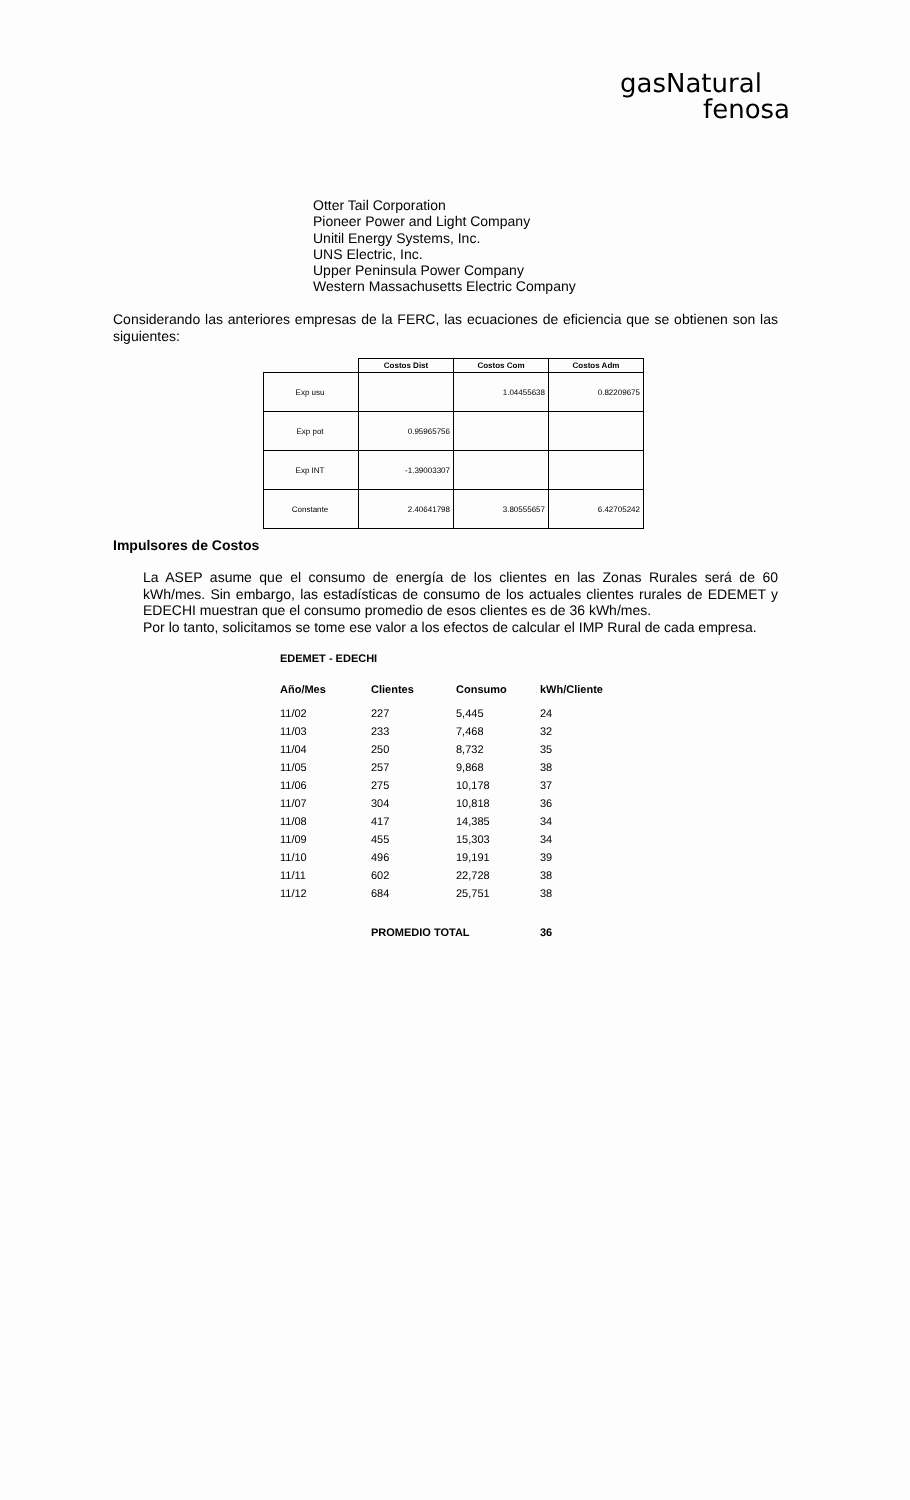gasNatural
fenosa
Otter Tail Corporation
Pioneer Power and Light Company
Unitil Energy Systems, Inc.
UNS Electric, Inc.
Upper Peninsula Power Company
Western Massachusetts Electric Company
Considerando las anteriores empresas de la FERC, las ecuaciones de eficiencia que se obtienen son las siguientes:
| | Costos Dist | Costos Com | Costos Adm |
| --- | --- | --- | --- |
| Exp usu | | 1.04455638 | 0.82209675 |
| Exp pot | 0.95965756 | | |
| Exp INT | -1.39003307 | | |
| Constante | 2.40641798 | 3.80555657 | 6.42705242 |
Impulsores de Costos
La ASEP asume que el consumo de energía de los clientes en las Zonas Rurales será de 60 kWh/mes. Sin embargo, las estadísticas de consumo de los actuales clientes rurales de EDEMET y EDECHI muestran que el consumo promedio de esos clientes es de 36 kWh/mes.
Por lo tanto, solicitamos se tome ese valor a los efectos de calcular el IMP Rural de cada empresa.
EDEMET - EDECHI
| Año/Mes | Clientes | Consumo | kWh/Cliente |
| --- | --- | --- | --- |
| 11/02 | 227 | 5,445 | 24 |
| 11/03 | 233 | 7,468 | 32 |
| 11/04 | 250 | 8,732 | 35 |
| 11/05 | 257 | 9,868 | 38 |
| 11/06 | 275 | 10,178 | 37 |
| 11/07 | 304 | 10,818 | 36 |
| 11/08 | 417 | 14,385 | 34 |
| 11/09 | 455 | 15,303 | 34 |
| 11/10 | 496 | 19,191 | 39 |
| 11/11 | 602 | 22,728 | 38 |
| 11/12 | 684 | 25,751 | 38 |
| | PROMEDIO TOTAL | | 36 |